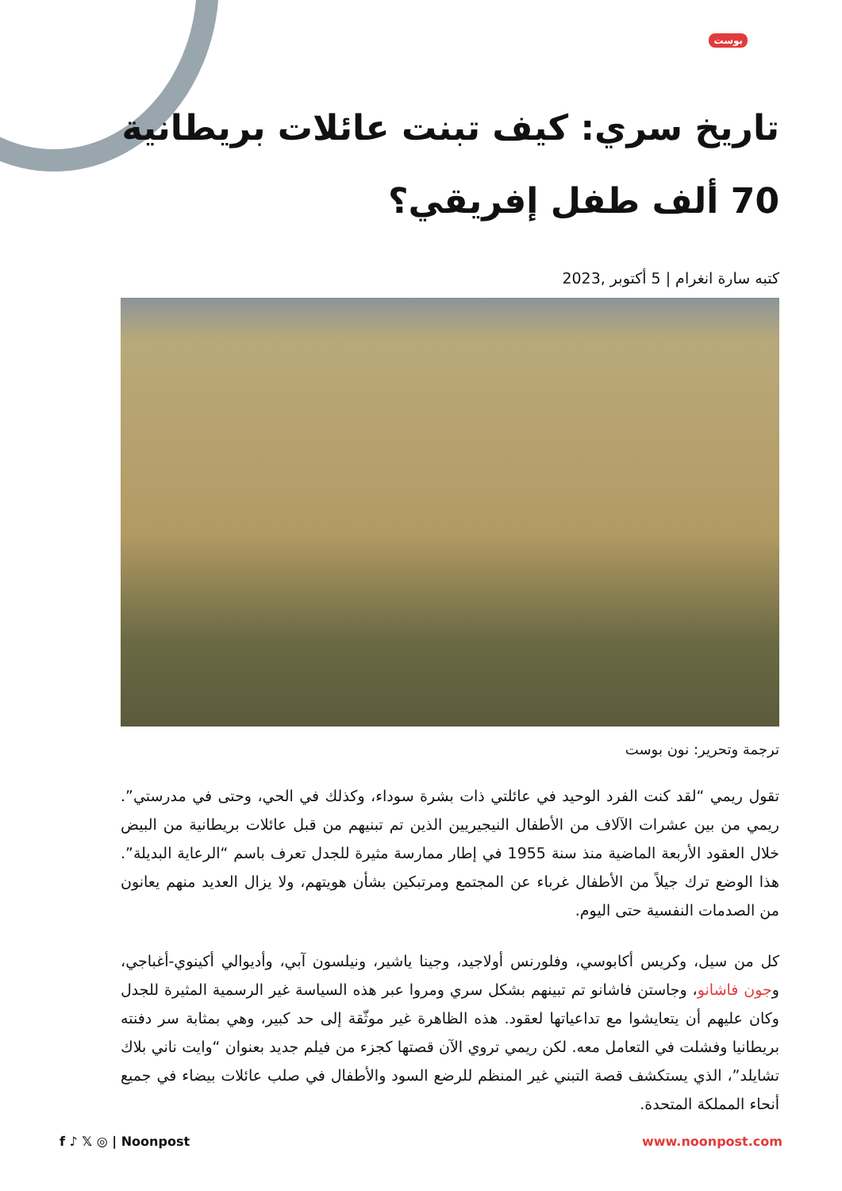بوست
تاريخ سري: كيف تبنت عائلات بريطانية 70 ألف طفل إفريقي؟
كتبه سارة انغرام | 5 أكتوبر ,2023
ترجمة وتحرير: نون بوست
تقول ريمي “لقد كنت الفرد الوحيد في عائلتي ذات بشرة سوداء، وكذلك في الحي، وحتى في مدرستي”. ريمي من بين عشرات الآلاف من الأطفال النيجيريين الذين تم تبنيهم من قبل عائلات بريطانية من البيض خلال العقود الأربعة الماضية منذ سنة 1955 في إطار ممارسة مثيرة للجدل تعرف باسم “الرعاية البديلة”. هذا الوضع ترك جيلاً من الأطفال غرباء عن المجتمع ومرتبكين بشأن هويتهم، ولا يزال العديد منهم يعانون من الصدمات النفسية حتى اليوم.
كل من سيل، وكريس أكابوسي، وفلورنس أولاجيد، وجينا ياشير، ونيلسون آبي، وأديوالي أكينوي-أغباجي، وجون فاشانو، وجاستن فاشانو تم تبينهم بشكل سري ومروا عبر هذه السياسة غير الرسمية المثيرة للجدل وكان عليهم أن يتعايشوا مع تداعياتها لعقود. هذه الظاهرة غير موثّقة إلى حد كبير، وهي بمثابة سر دفنته بريطانيا وفشلت في التعامل معه. لكن ريمي تروي الآن قصتها كجزء من فيلم جديد بعنوان “وايت ناني بلاك تشايلد”، الذي يستكشف قصة التبني غير المنظم للرضع السود والأطفال في صلب عائلات بيضاء في جميع أنحاء المملكة المتحدة.
f ♪ 𝕏 ◎ | Noonpost www.noonpost.com